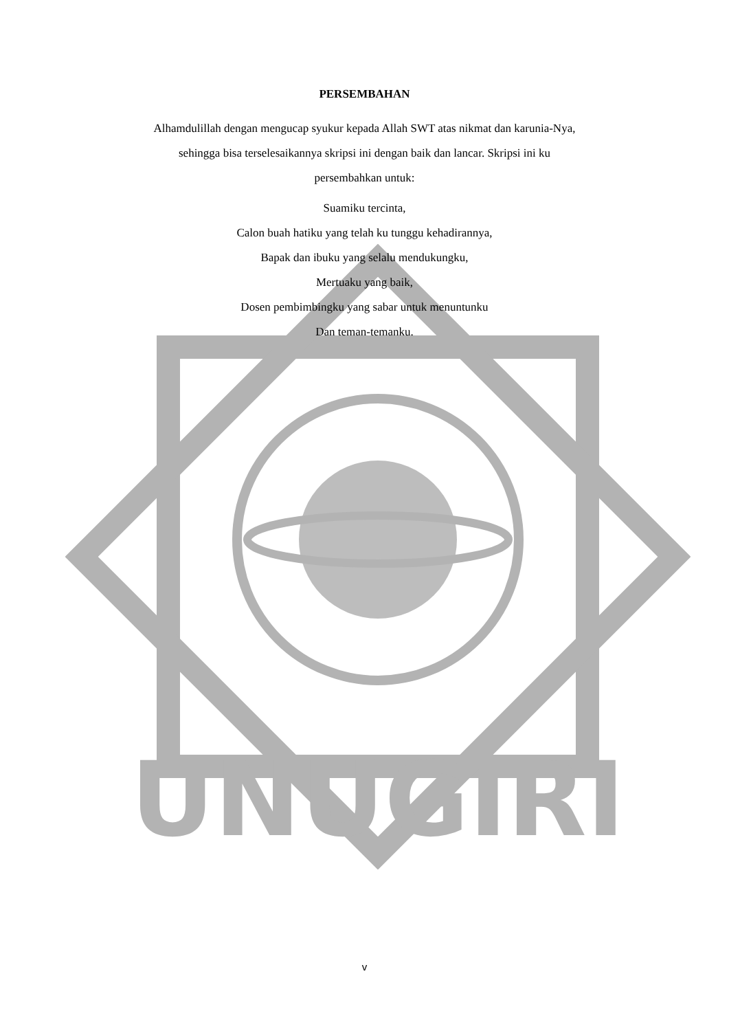UNUGIRI
PERSEMBAHAN
Alhamdulillah dengan mengucap syukur kepada Allah SWT atas nikmat dan karunia-Nya,
sehingga bisa terselesaikannya skripsi ini dengan baik dan lancar. Skripsi ini ku
persembahkan untuk:
Suamiku tercinta,
Calon buah hatiku yang telah ku tunggu kehadirannya,
Bapak dan ibuku yang selalu mendukungku,
Mertuaku yang baik,
Dosen pembimbingku yang sabar untuk menuntunku
Dan teman-temanku.
v